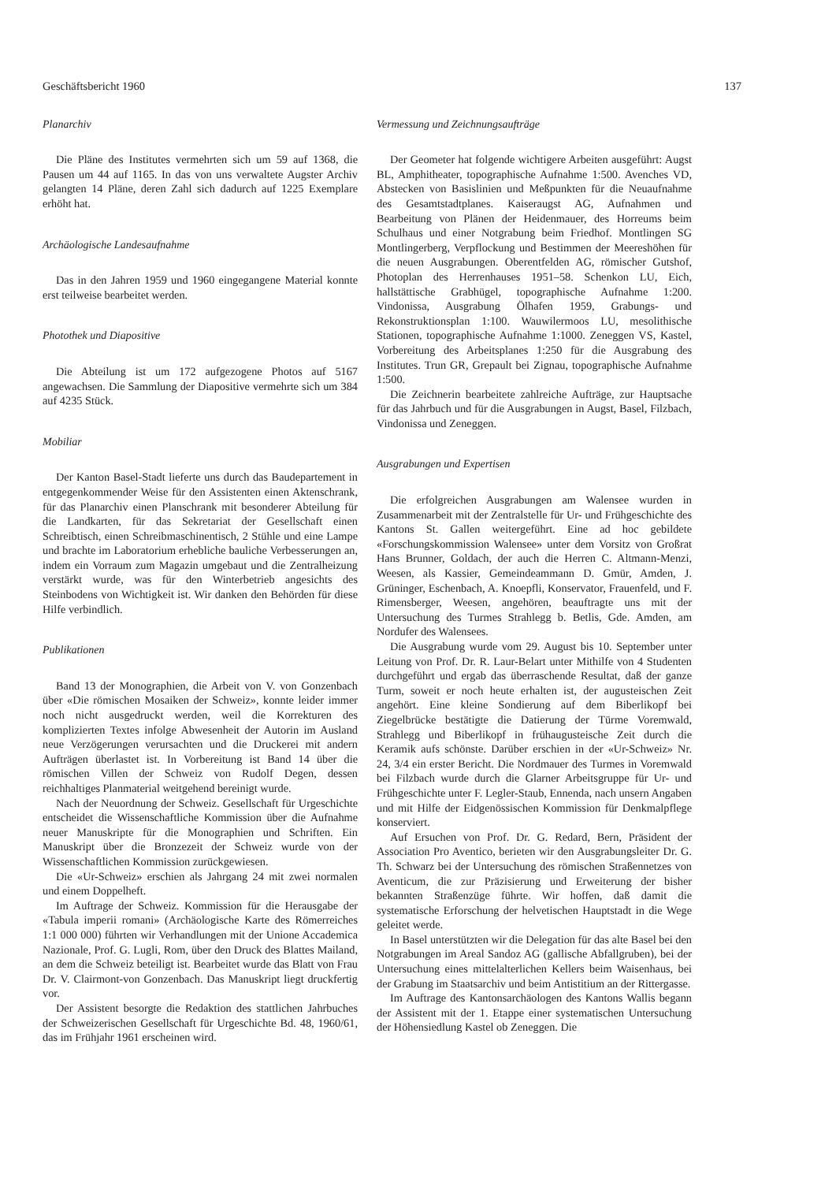Geschäftsbericht 1960 137
Planarchiv
Die Pläne des Institutes vermehrten sich um 59 auf 1368, die Pausen um 44 auf 1165. In das von uns verwaltete Augster Archiv gelangten 14 Pläne, deren Zahl sich dadurch auf 1225 Exemplare erhöht hat.
Archäologische Landesaufnahme
Das in den Jahren 1959 und 1960 eingegangene Material konnte erst teilweise bearbeitet werden.
Photothek und Diapositive
Die Abteilung ist um 172 aufgezogene Photos auf 5167 angewachsen. Die Sammlung der Diapositive vermehrte sich um 384 auf 4235 Stück.
Mobiliar
Der Kanton Basel-Stadt lieferte uns durch das Baudepartement in entgegenkommender Weise für den Assistenten einen Aktenschrank, für das Planarchiv einen Planschrank mit besonderer Abteilung für die Landkarten, für das Sekretariat der Gesellschaft einen Schreibtisch, einen Schreibmaschinentisch, 2 Stühle und eine Lampe und brachte im Laboratorium erhebliche bauliche Verbesserungen an, indem ein Vorraum zum Magazin umgebaut und die Zentralheizung verstärkt wurde, was für den Winterbetrieb angesichts des Steinbodens von Wichtigkeit ist. Wir danken den Behörden für diese Hilfe verbindlich.
Publikationen
Band 13 der Monographien, die Arbeit von V. von Gonzenbach über «Die römischen Mosaiken der Schweiz», konnte leider immer noch nicht ausgedruckt werden, weil die Korrekturen des komplizierten Textes infolge Abwesenheit der Autorin im Ausland neue Verzögerungen verursachten und die Druckerei mit andern Aufträgen überlastet ist. In Vorbereitung ist Band 14 über die römischen Villen der Schweiz von Rudolf Degen, dessen reichhaltiges Planmaterial weitgehend bereinigt wurde.
Nach der Neuordnung der Schweiz. Gesellschaft für Urgeschichte entscheidet die Wissenschaftliche Kommission über die Aufnahme neuer Manuskripte für die Monographien und Schriften. Ein Manuskript über die Bronzezeit der Schweiz wurde von der Wissenschaftlichen Kommission zurückgewiesen.
Die «Ur-Schweiz» erschien als Jahrgang 24 mit zwei normalen und einem Doppelheft.
Im Auftrage der Schweiz. Kommission für die Herausgabe der «Tabula imperii romani» (Archäologische Karte des Römerreiches 1:1 000 000) führten wir Verhandlungen mit der Unione Accademica Nazionale, Prof. G. Lugli, Rom, über den Druck des Blattes Mailand, an dem die Schweiz beteiligt ist. Bearbeitet wurde das Blatt von Frau Dr. V. Clairmont-von Gonzenbach. Das Manuskript liegt druckfertig vor.
Der Assistent besorgte die Redaktion des stattlichen Jahrbuches der Schweizerischen Gesellschaft für Urgeschichte Bd. 48, 1960/61, das im Frühjahr 1961 erscheinen wird.
Vermessung und Zeichnungsaufträge
Der Geometer hat folgende wichtigere Arbeiten ausgeführt: Augst BL, Amphitheater, topographische Aufnahme 1:500. Avenches VD, Abstecken von Basislinien und Meßpunkten für die Neuaufnahme des Gesamtstadtplanes. Kaiseraugst AG, Aufnahmen und Bearbeitung von Plänen der Heidenmauer, des Horreums beim Schulhaus und einer Notgrabung beim Friedhof. Montlingen SG Montlingerberg, Verpflockung und Bestimmen der Meereshöhen für die neuen Ausgrabungen. Oberentfelden AG, römischer Gutshof, Photoplan des Herrenhauses 1951–58. Schenkon LU, Eich, hallstättische Grabhügel, topographische Aufnahme 1:200. Vindonissa, Ausgrabung Ölhafen 1959, Grabungs- und Rekonstruktionsplan 1:100. Wauwilermoos LU, mesolithische Stationen, topographische Aufnahme 1:1000. Zeneggen VS, Kastel, Vorbereitung des Arbeitsplanes 1:250 für die Ausgrabung des Institutes. Trun GR, Grepault bei Zignau, topographische Aufnahme 1:500.
Die Zeichnerin bearbeitete zahlreiche Aufträge, zur Hauptsache für das Jahrbuch und für die Ausgrabungen in Augst, Basel, Filzbach, Vindonissa und Zeneggen.
Ausgrabungen und Expertisen
Die erfolgreichen Ausgrabungen am Walensee wurden in Zusammenarbeit mit der Zentralstelle für Ur- und Frühgeschichte des Kantons St. Gallen weitergeführt. Eine ad hoc gebildete «Forschungskommission Walensee» unter dem Vorsitz von Großrat Hans Brunner, Goldach, der auch die Herren C. Altmann-Menzi, Weesen, als Kassier, Gemeindeammann D. Gmür, Amden, J. Grüninger, Eschenbach, A. Knoepfli, Konservator, Frauenfeld, und F. Rimensberger, Weesen, angehören, beauftragte uns mit der Untersuchung des Turmes Strahlegg b. Betlis, Gde. Amden, am Nordufer des Walensees.
Die Ausgrabung wurde vom 29. August bis 10. September unter Leitung von Prof. Dr. R. Laur-Belart unter Mithilfe von 4 Studenten durchgeführt und ergab das überraschende Resultat, daß der ganze Turm, soweit er noch heute erhalten ist, der augusteischen Zeit angehört. Eine kleine Sondierung auf dem Biberlikopf bei Ziegelbrücke bestätigte die Datierung der Türme Voremwald, Strahlegg und Biberlikopf in frühaugusteische Zeit durch die Keramik aufs schönste. Darüber erschien in der «Ur-Schweiz» Nr. 24, 3/4 ein erster Bericht. Die Nordmauer des Turmes in Voremwald bei Filzbach wurde durch die Glarner Arbeitsgruppe für Ur- und Frühgeschichte unter F. Legler-Staub, Ennenda, nach unsern Angaben und mit Hilfe der Eidgenössischen Kommission für Denkmalpflege konserviert.
Auf Ersuchen von Prof. Dr. G. Redard, Bern, Präsident der Association Pro Aventico, berieten wir den Ausgrabungsleiter Dr. G. Th. Schwarz bei der Untersuchung des römischen Straßennetzes von Aventicum, die zur Präzisierung und Erweiterung der bisher bekannten Straßenzüge führte. Wir hoffen, daß damit die systematische Erforschung der helvetischen Hauptstadt in die Wege geleitet werde.
In Basel unterstützten wir die Delegation für das alte Basel bei den Notgrabungen im Areal Sandoz AG (gallische Abfallgruben), bei der Untersuchung eines mittelalterlichen Kellers beim Waisenhaus, bei der Grabung im Staatsarchiv und beim Antistitium an der Rittergasse.
Im Auftrage des Kantonsarchäologen des Kantons Wallis begann der Assistent mit der 1. Etappe einer systematischen Untersuchung der Höhensiedlung Kastel ob Zeneggen. Die